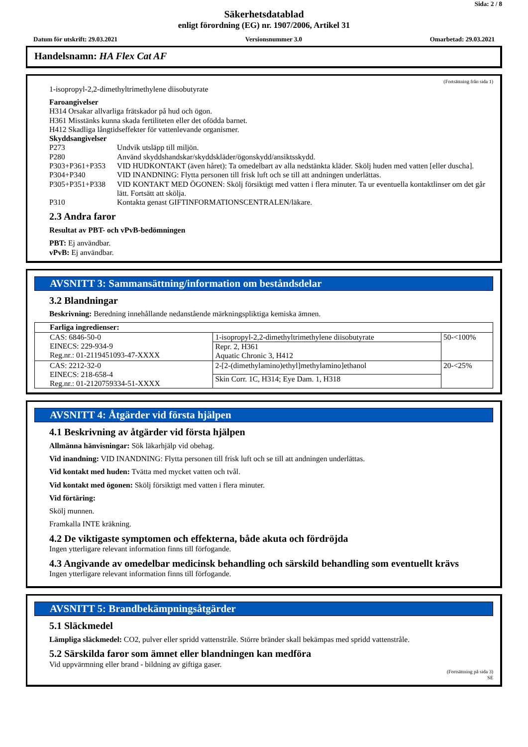Sida: 2 / 8
Säkerhetsdatablad
enligt förordning (EG) nr. 1907/2006, Artikel 31
Datum för utskrift: 29.03.2021 Versionsnummer 3.0 Omarbetad: 29.03.2021
Handelsnamn: HA Flex Cat AF
(Fortsättning från sida 1)
1-isopropyl-2,2-dimethyltrimethylene diisobutyrate
Faroangivelser
H314 Orsakar allvarliga frätskador på hud och ögon.
H361 Misstänks kunna skada fertiliteten eller det ofödda barnet.
H412 Skadliga långtidseffekter för vattenlevande organismer.
Skyddsangivelser
P273 Undvik utsläpp till miljön. P280 Använd skyddshandskar/skyddskläder/ögonskydd/ansiktsskydd. P303+P361+P353 VID HUDKONTAKT (även håret): Ta omedelbart av alla nedstänkta kläder. Skölj huden med vatten [eller duscha]. P304+P340 VID INANDNING: Flytta personen till frisk luft och se till att andningen underlättas. P305+P351+P338 VID KONTAKT MED ÖGONEN: Skölj försiktigt med vatten i flera minuter. Ta ur eventuella kontaktlinser om det går lätt. Fortsätt att skölja. P310 Kontakta genast GIFTINFORMATIONSCENTRALEN/läkare.
2.3 Andra faror
Resultat av PBT- och vPvB-bedömningen
PBT: Ej användbar.
vPvB: Ej användbar.
AVSNITT 3: Sammansättning/information om beståndsdelar
3.2 Blandningar
Beskrivning: Beredning innehållande nedanstående märkningspliktiga kemiska ämnen.
| Farliga ingredienser: | | |
| CAS: 6846-50-0 EINECS: 229-934-9 Reg.nr.: 01-2119451093-47-XXXX | 1-isopropyl-2,2-dimethyltrimethylene diisobutyrate | 50-<100% |
| | Repr. 2, H361 Aquatic Chronic 3, H412 | |
| CAS: 2212-32-0 EINECS: 218-658-4 Reg.nr.: 01-2120759334-51-XXXX | 2-[2-(dimethylamino)ethyl]methylamino]ethanol | 20-<25% |
| | Skin Corr. 1C, H314; Eye Dam. 1, H318 | |
AVSNITT 4: Åtgärder vid första hjälpen
4.1 Beskrivning av åtgärder vid första hjälpen
Allmänna hänvisningar: Sök läkarhjälp vid obehag.
Vid inandning: VID INANDNING: Flytta personen till frisk luft och se till att andningen underlättas.
Vid kontakt med huden: Tvätta med mycket vatten och tvål.
Vid kontakt med ögonen: Skölj försiktigt med vatten i flera minuter.
Vid förtäring:
Skölj munnen.
Framkalla INTE kräkning.
4.2 De viktigaste symptomen och effekterna, både akuta och fördröjda
Ingen ytterligare relevant information finns till förfogande.
4.3 Angivande av omedelbar medicinsk behandling och särskild behandling som eventuellt krävs
Ingen ytterligare relevant information finns till förfogande.
AVSNITT 5: Brandbekämpningsåtgärder
5.1 Släckmedel
Lämpliga släckmedel: CO2, pulver eller spridd vattenstråle. Större bränder skall bekämpas med spridd vattenstråle.
5.2 Särskilda faror som ämnet eller blandningen kan medföra
Vid uppvärmning eller brand - bildning av giftiga gaser.
(Fortsättning på sida 3)
SE